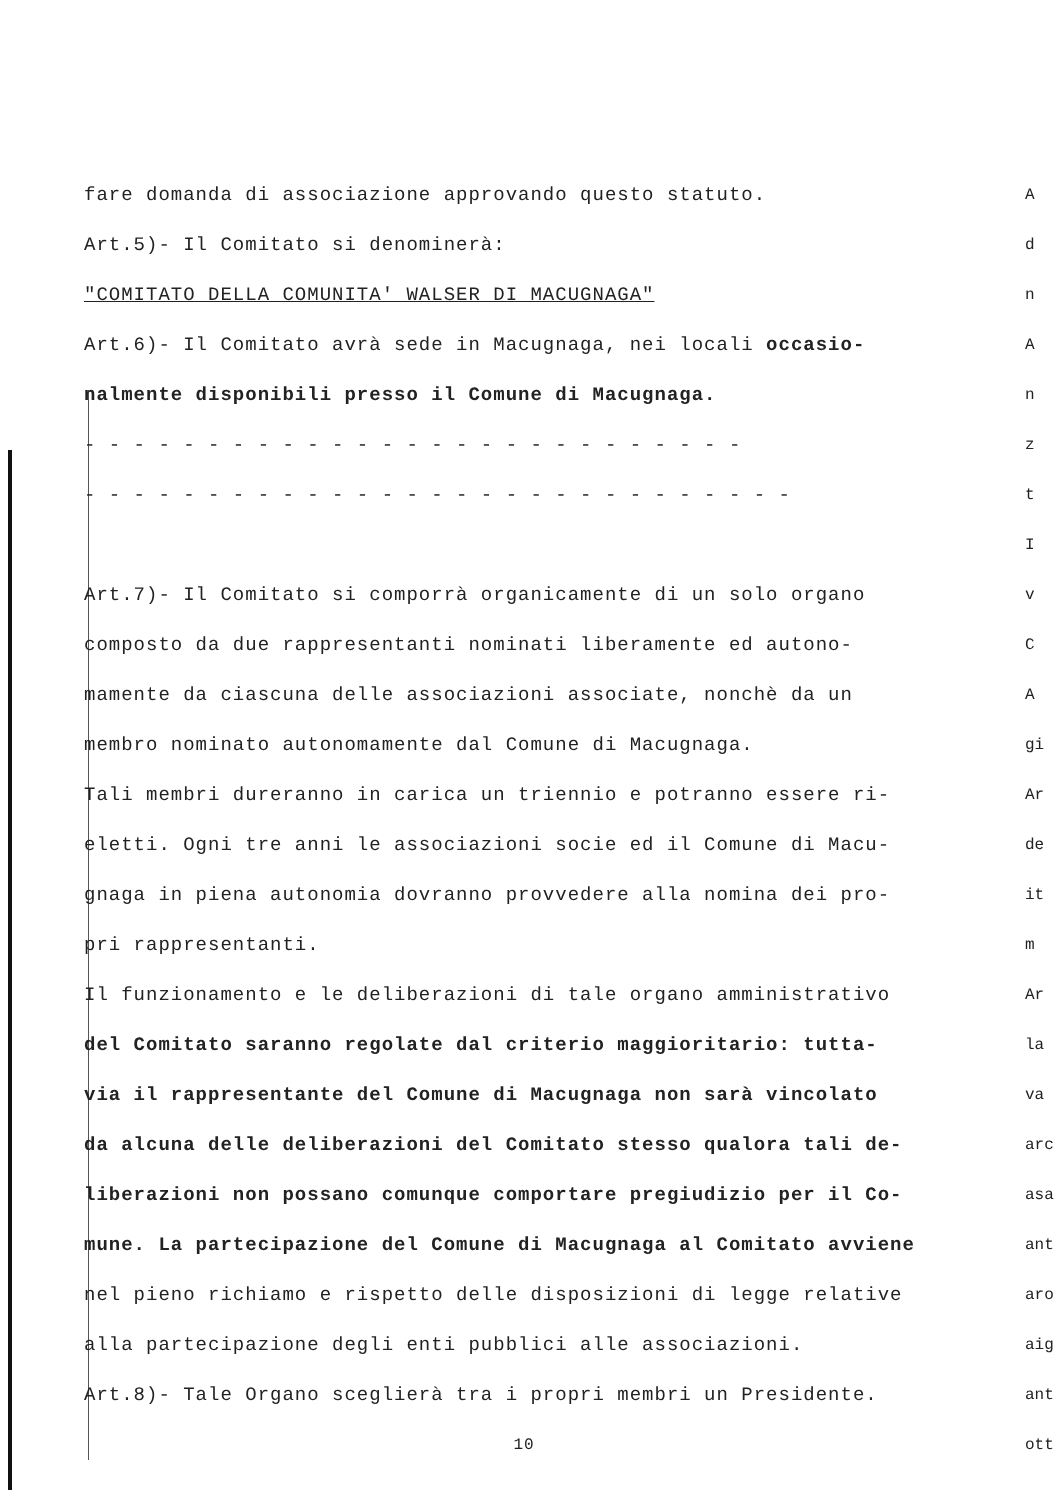fare domanda di associazione approvando questo statuto.
Art.5)- Il Comitato si denominerà:
"COMITATO DELLA COMUNITA' WALSER DI MACUGNAGA"
Art.6)- Il Comitato avrà sede in Macugnaga, nei locali occasio-
nalmente disponibili presso il Comune di Macugnaga.
- - - - - - - - - - - - - - - - - - - - - - - - - - -
- - - - - - - - - - - - - - - - - - - - - - - - - - - - -
Art.7)- Il Comitato si comporrà organicamente di un solo organo
composto da due rappresentanti nominati liberamente ed autono-
mamente da ciascuna delle associazioni associate, nonchè da un
membro nominato autonomamente dal Comune di Macugnaga.
Tali membri dureranno in carica un triennio e potranno essere ri-
eletti. Ogni tre anni le associazioni socie ed il Comune di Macu-
gnaga in piena autonomia dovranno provvedere alla nomina dei pro-
pri rappresentanti.
Il funzionamento e le deliberazioni di tale organo amministrativo
del Comitato saranno regolate dal criterio maggioritario: tutta-
via il rappresentante del Comune di Macugnaga non sarà vincolato
da alcuna delle deliberazioni del Comitato stesso qualora tali de-
liberazioni non possano comunque comportare pregiudizio per il Co-
mune. La partecipazione del Comune di Macugnaga al Comitato avviene
nel pieno richiamo e rispetto delle disposizioni di legge relative
alla partecipazione degli enti pubblici alle associazioni.
Art.8)- Tale Organo sceglierà tra i propri membri un Presidente.
10
A
d
n
A
n
z
t
I
v
C
A
gi
Ar
de
it
m
Ar
la
va
arc
asa
ant
aro
aig
ant
ott